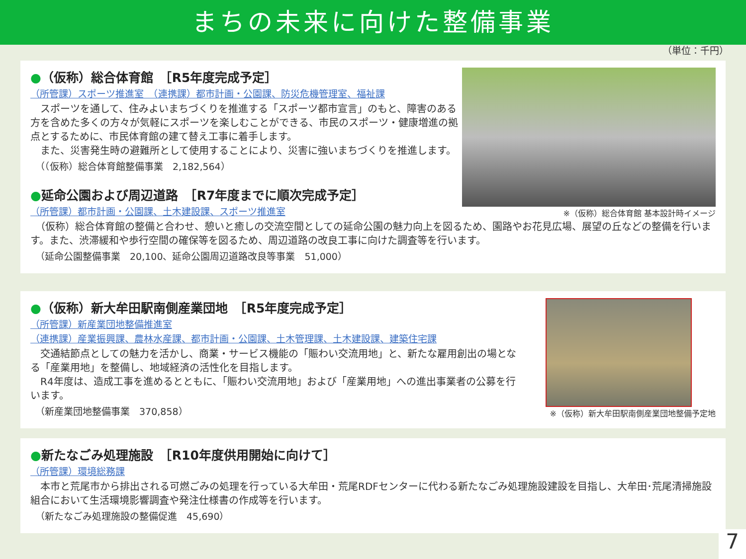まちの未来に向けた整備事業
（単位：千円）
※（仮称）総合体育館 基本設計時イメージ
●（仮称）総合体育館　［R5年度完成予定］
（所管課）スポーツ推進室　（連携課）都市計画・公園課、防災危機管理室、福祉課
　スポーツを通して、住みよいまちづくりを推進する「スポーツ都市宣言」のもと、障害のある方を含めた多くの方々が気軽にスポーツを楽しむことができる、市民のスポーツ・健康増進の拠点とするために、市民体育館の建て替え工事に着手します。
　また、災害発生時の避難所として使用することにより、災害に強いまちづくりを推進します。
（（仮称）総合体育館整備事業　2,182,564）
●延命公園および周辺道路　［R7年度までに順次完成予定］
（所管課）都市計画・公園課、土木建設課、スポーツ推進室
　（仮称）総合体育館の整備と合わせ、憩いと癒しの交流空間としての延命公園の魅力向上を図るため、園路やお花見広場、展望の丘などの整備を行います。また、渋滞緩和や歩行空間の確保等を図るため、周辺道路の改良工事に向けた調査等を行います。
（延命公園整備事業　20,100、延命公園周辺道路改良等事業　51,000）
※（仮称）新大牟田駅南側産業団地整備予定地
●（仮称）新大牟田駅南側産業団地　［R5年度完成予定］
（所管課）新産業団地整備推進室
（連携課）産業振興課、農林水産課、都市計画・公園課、土木管理課、土木建設課、建築住宅課
　交通結節点としての魅力を活かし、商業・サービス機能の「賑わい交流用地」と、新たな雇用創出の場となる「産業用地」を整備し、地域経済の活性化を目指します。
　R4年度は、造成工事を進めるとともに、「賑わい交流用地」および「産業用地」への進出事業者の公募を行います。
（新産業団地整備事業　370,858）
●新たなごみ処理施設　［R10年度供用開始に向けて］
（所管課）環境総務課
　本市と荒尾市から排出される可燃ごみの処理を行っている大牟田・荒尾RDFセンターに代わる新たなごみ処理施設建設を目指し、大牟田･荒尾清掃施設組合において生活環境影響調査や発注仕様書の作成等を行います。
（新たなごみ処理施設の整備促進　45,690）
7